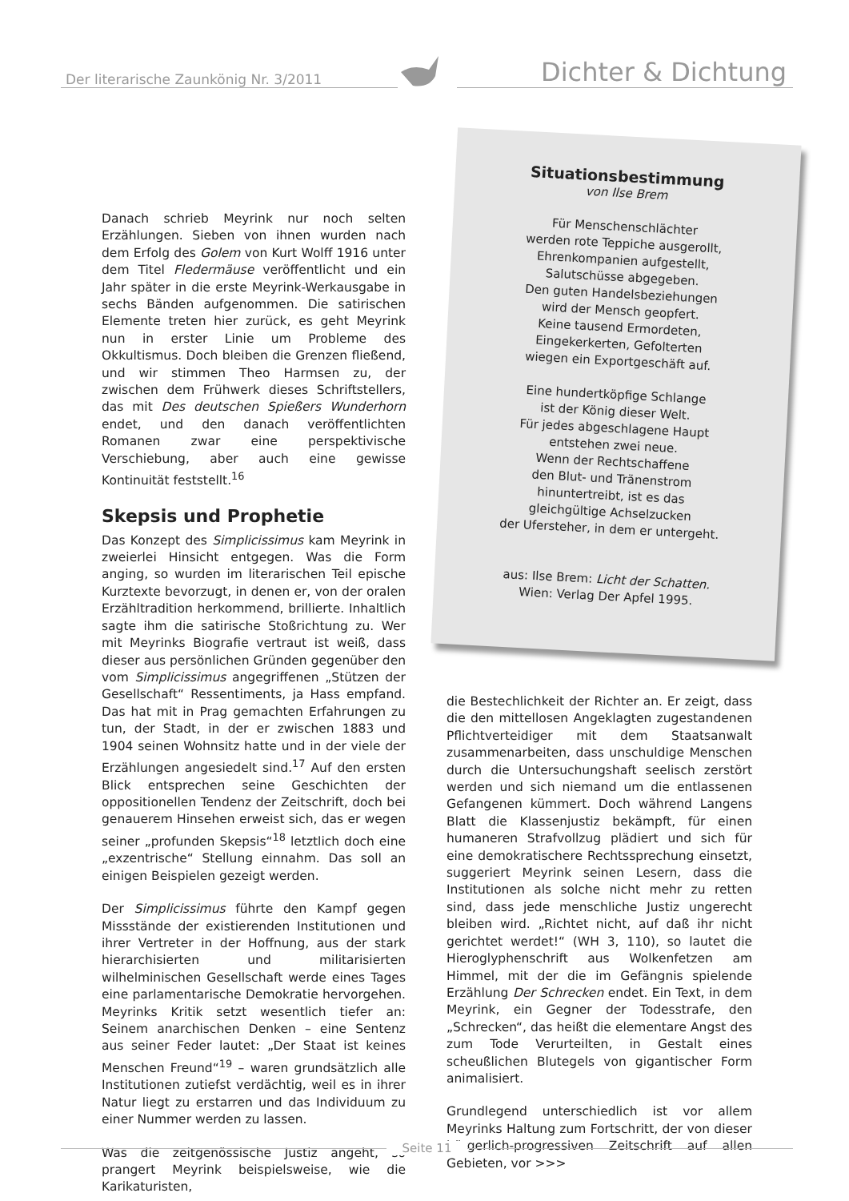Der literarische Zaunkönig Nr. 3/2011 Dichter & Dichtung
Situationsbestimmung
von Ilse Brem
Für Menschenschlächter
werden rote Teppiche ausgerollt,
Ehrenkompanien aufgestellt,
Salutschüsse abgegeben.
Den guten Handelsbeziehungen
wird der Mensch geopfert.
Keine tausend Ermordeten,
Eingekerkerten, Gefolterten
wiegen ein Exportgeschäft auf.
Eine hundertköpfige Schlange
ist der König dieser Welt.
Für jedes abgeschlagene Haupt
entstehen zwei neue.
Wenn der Rechtschaffene
den Blut- und Tränenstrom
hinuntertreibt, ist es das
gleichgültige Achselzucken
der Ufersteher, in dem er untergeht.
aus: Ilse Brem: Licht der Schatten.
Wien: Verlag Der Apfel 1995.
Danach schrieb Meyrink nur noch selten Erzählungen. Sieben von ihnen wurden nach dem Erfolg des Golem von Kurt Wolff 1916 unter dem Titel Fledermäuse veröffentlicht und ein Jahr später in die erste Meyrink-Werkausgabe in sechs Bänden aufgenommen. Die satirischen Elemente treten hier zurück, es geht Meyrink nun in erster Linie um Probleme des Okkultismus. Doch bleiben die Grenzen fließend, und wir stimmen Theo Harmsen zu, der zwischen dem Frühwerk dieses Schriftstellers, das mit Des deutschen Spießers Wunderhorn endet, und den danach veröffentlichten Romanen zwar eine perspektivische Verschiebung, aber auch eine gewisse Kontinuität feststellt.<sup>16</sup>
Skepsis und Prophetie
Das Konzept des Simplicissimus kam Meyrink in zweierlei Hinsicht entgegen. Was die Form anging, so wurden im literarischen Teil epische Kurztexte bevorzugt, in denen er, von der oralen Erzähltradition herkommend, brillierte. Inhaltlich sagte ihm die satirische Stoßrichtung zu. Wer mit Meyrinks Biografie vertraut ist weiß, dass dieser aus persönlichen Gründen gegenüber den vom Simplicissimus angegriffenen „Stützen der Gesellschaft“ Ressentiments, ja Hass empfand. Das hat mit in Prag gemachten Erfahrungen zu tun, der Stadt, in der er zwischen 1883 und 1904 seinen Wohnsitz hatte und in der viele der Erzählungen angesiedelt sind.<sup>17</sup> Auf den ersten Blick entsprechen seine Geschichten der oppositionellen Tendenz der Zeitschrift, doch bei genauerem Hinsehen erweist sich, das er wegen seiner „profunden Skepsis“<sup>18</sup> letztlich doch eine „exzentrische“ Stellung einnahm. Das soll an einigen Beispielen gezeigt werden.
Der Simplicissimus führte den Kampf gegen Missstände der existierenden Institutionen und ihrer Vertreter in der Hoffnung, aus der stark hierarchisierten und militarisierten wilhelminischen Gesellschaft werde eines Tages eine parlamentarische Demokratie hervorgehen. Meyrinks Kritik setzt wesentlich tiefer an: Seinem anarchischen Denken – eine Sentenz aus seiner Feder lautet: „Der Staat ist keines Menschen Freund“<sup>19</sup> – waren grundsätzlich alle Institutionen zutiefst verdächtig, weil es in ihrer Natur liegt zu erstarren und das Individuum zu einer Nummer werden zu lassen.
Was die zeitgenössische Justiz angeht, so prangert Meyrink beispielsweise, wie die Karikaturisten,
die Bestechlichkeit der Richter an. Er zeigt, dass die den mittellosen Angeklagten zugestandenen Pflichtverteidiger mit dem Staatsanwalt zusammenarbeiten, dass unschuldige Menschen durch die Untersuchungshaft seelisch zerstört werden und sich niemand um die entlassenen Gefangenen kümmert. Doch während Langens Blatt die Klassenjustiz bekämpft, für einen humaneren Strafvollzug plädiert und sich für eine demokratischere Rechtssprechung einsetzt, suggeriert Meyrink seinen Lesern, dass die Institutionen als solche nicht mehr zu retten sind, dass jede menschliche Justiz ungerecht bleiben wird. „Richtet nicht, auf daß ihr nicht gerichtet werdet!“ (WH 3, 110), so lautet die Hieroglyphenschrift aus Wolkenfetzen am Himmel, mit der die im Gefängnis spielende Erzählung Der Schrecken endet. Ein Text, in dem Meyrink, ein Gegner der Todesstrafe, den „Schrecken“, das heißt die elementare Angst des zum Tode Verurteilten, in Gestalt eines scheußlichen Blutegels von gigantischer Form animalisiert.
Grundlegend unterschiedlich ist vor allem Meyrinks Haltung zum Fortschritt, der von dieser bürgerlich-progressiven Zeitschrift auf allen Gebieten, vor >>>
Seite 11